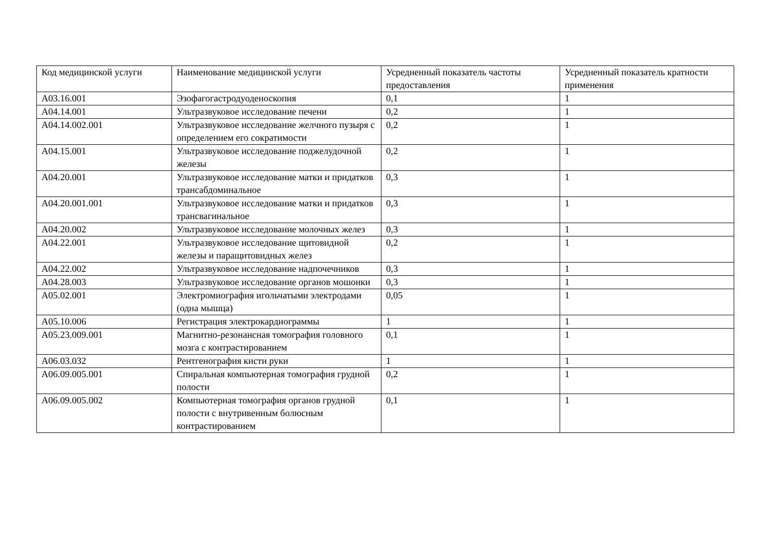| Код медицинской услуги | Наименование медицинской услуги | Усредненный показатель частоты предоставления | Усредненный показатель кратности применения |
| --- | --- | --- | --- |
| A03.16.001 | Эзофагогастродуоденоскопия | 0,1 | 1 |
| A04.14.001 | Ультразвуковое исследование печени | 0,2 | 1 |
| A04.14.002.001 | Ультразвуковое исследование желчного пузыря с определением его сократимости | 0,2 | 1 |
| A04.15.001 | Ультразвуковое исследование поджелудочной железы | 0,2 | 1 |
| A04.20.001 | Ультразвуковое исследование матки и придатков трансабдоминальное | 0,3 | 1 |
| A04.20.001.001 | Ультразвуковое исследование матки и придатков трансвагинальное | 0,3 | 1 |
| A04.20.002 | Ультразвуковое исследование молочных желез | 0,3 | 1 |
| A04.22.001 | Ультразвуковое исследование щитовидной железы и паращитовидных желез | 0,2 | 1 |
| A04.22.002 | Ультразвуковое исследование надпочечников | 0,3 | 1 |
| A04.28.003 | Ультразвуковое исследование органов мошонки | 0,3 | 1 |
| A05.02.001 | Электромиография игольчатыми электродами (одна мышца) | 0,05 | 1 |
| A05.10.006 | Регистрация электрокардиограммы | 1 | 1 |
| A05.23.009.001 | Магнитно-резонансная томография головного мозга с контрастированием | 0,1 | 1 |
| A06.03.032 | Рентгенография кисти руки | 1 | 1 |
| A06.09.005.001 | Спиральная компьютерная томография грудной полости | 0,2 | 1 |
| A06.09.005.002 | Компьютерная томография органов грудной полости с внутривенным болюсным контрастированием | 0,1 | 1 |